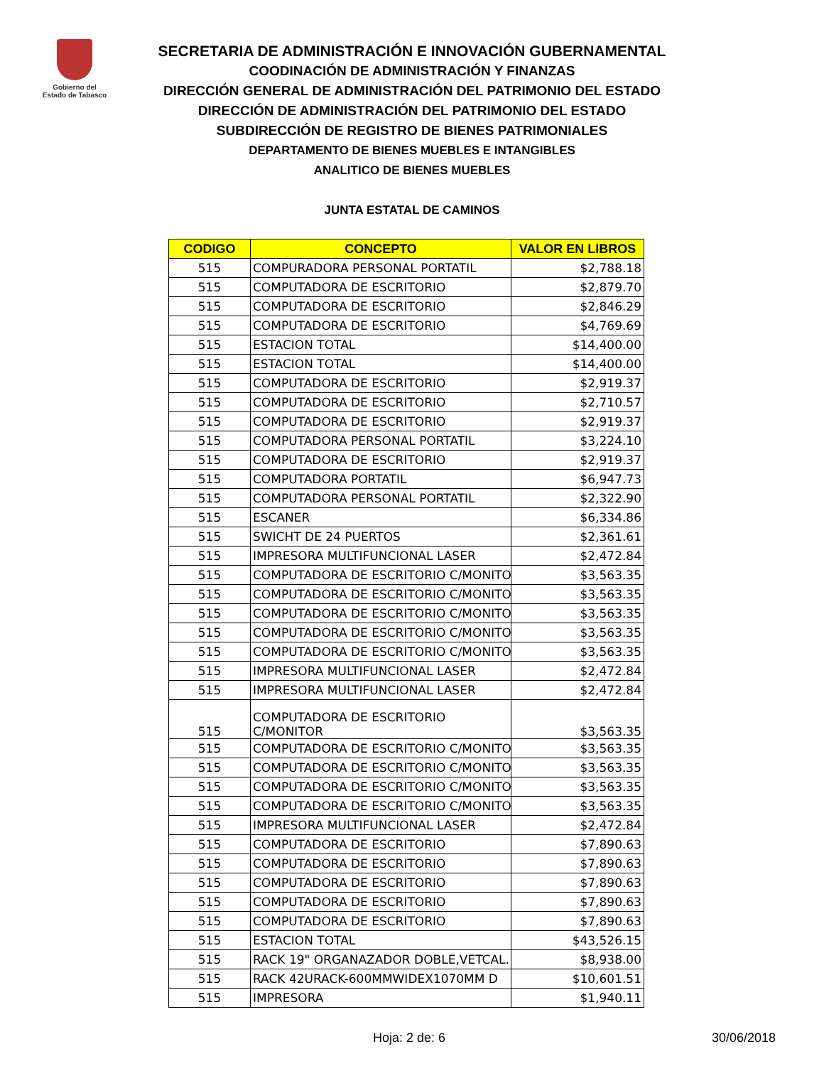Gobierno del
Estado de Tabasco
SECRETARIA DE ADMINISTRACIÓN E INNOVACIÓN GUBERNAMENTAL
COODINACIÓN DE ADMINISTRACIÓN Y FINANZAS
DIRECCIÓN GENERAL DE ADMINISTRACIÓN DEL PATRIMONIO DEL ESTADO
DIRECCIÓN DE ADMINISTRACIÓN DEL PATRIMONIO DEL ESTADO
SUBDIRECCIÓN DE REGISTRO DE BIENES PATRIMONIALES
DEPARTAMENTO DE BIENES MUEBLES E INTANGIBLES
ANALITICO DE BIENES MUEBLES
JUNTA ESTATAL DE CAMINOS
| CODIGO | CONCEPTO | VALOR EN LIBROS |
| --- | --- | --- |
| 515 | COMPURADORA PERSONAL PORTATIL | $2,788.18 |
| 515 | COMPUTADORA DE ESCRITORIO | $2,879.70 |
| 515 | COMPUTADORA DE ESCRITORIO | $2,846.29 |
| 515 | COMPUTADORA DE ESCRITORIO | $4,769.69 |
| 515 | ESTACION TOTAL | $14,400.00 |
| 515 | ESTACION TOTAL | $14,400.00 |
| 515 | COMPUTADORA DE ESCRITORIO | $2,919.37 |
| 515 | COMPUTADORA DE ESCRITORIO | $2,710.57 |
| 515 | COMPUTADORA DE ESCRITORIO | $2,919.37 |
| 515 | COMPUTADORA PERSONAL PORTATIL | $3,224.10 |
| 515 | COMPUTADORA DE ESCRITORIO | $2,919.37 |
| 515 | COMPUTADORA PORTATIL | $6,947.73 |
| 515 | COMPUTADORA PERSONAL PORTATIL | $2,322.90 |
| 515 | ESCANER | $6,334.86 |
| 515 | SWICHT DE 24 PUERTOS | $2,361.61 |
| 515 | IMPRESORA MULTIFUNCIONAL LASER | $2,472.84 |
| 515 | COMPUTADORA DE ESCRITORIO C/MONITO | $3,563.35 |
| 515 | COMPUTADORA DE ESCRITORIO C/MONITO | $3,563.35 |
| 515 | COMPUTADORA DE ESCRITORIO C/MONITO | $3,563.35 |
| 515 | COMPUTADORA DE ESCRITORIO C/MONITO | $3,563.35 |
| 515 | COMPUTADORA DE ESCRITORIO C/MONITO | $3,563.35 |
| 515 | IMPRESORA MULTIFUNCIONAL LASER | $2,472.84 |
| 515 | IMPRESORA MULTIFUNCIONAL LASER | $2,472.84 |
| 515 | COMPUTADORA DE ESCRITORIO C/MONITOR | $3,563.35 |
| 515 | COMPUTADORA DE ESCRITORIO C/MONITO | $3,563.35 |
| 515 | COMPUTADORA DE ESCRITORIO C/MONITO | $3,563.35 |
| 515 | COMPUTADORA DE ESCRITORIO C/MONITO | $3,563.35 |
| 515 | COMPUTADORA DE ESCRITORIO C/MONITO | $3,563.35 |
| 515 | IMPRESORA MULTIFUNCIONAL LASER | $2,472.84 |
| 515 | COMPUTADORA DE ESCRITORIO | $7,890.63 |
| 515 | COMPUTADORA DE ESCRITORIO | $7,890.63 |
| 515 | COMPUTADORA DE ESCRITORIO | $7,890.63 |
| 515 | COMPUTADORA DE ESCRITORIO | $7,890.63 |
| 515 | COMPUTADORA DE ESCRITORIO | $7,890.63 |
| 515 | ESTACION TOTAL | $43,526.15 |
| 515 | RACK 19" ORGANAZADOR DOBLE,VETCAL. ( | $8,938.00 |
| 515 | RACK 42URACK-600MMWIDEX1070MM D | $10,601.51 |
| 515 | IMPRESORA | $1,940.11 |
Hoja: 2 de: 6 30/06/2018